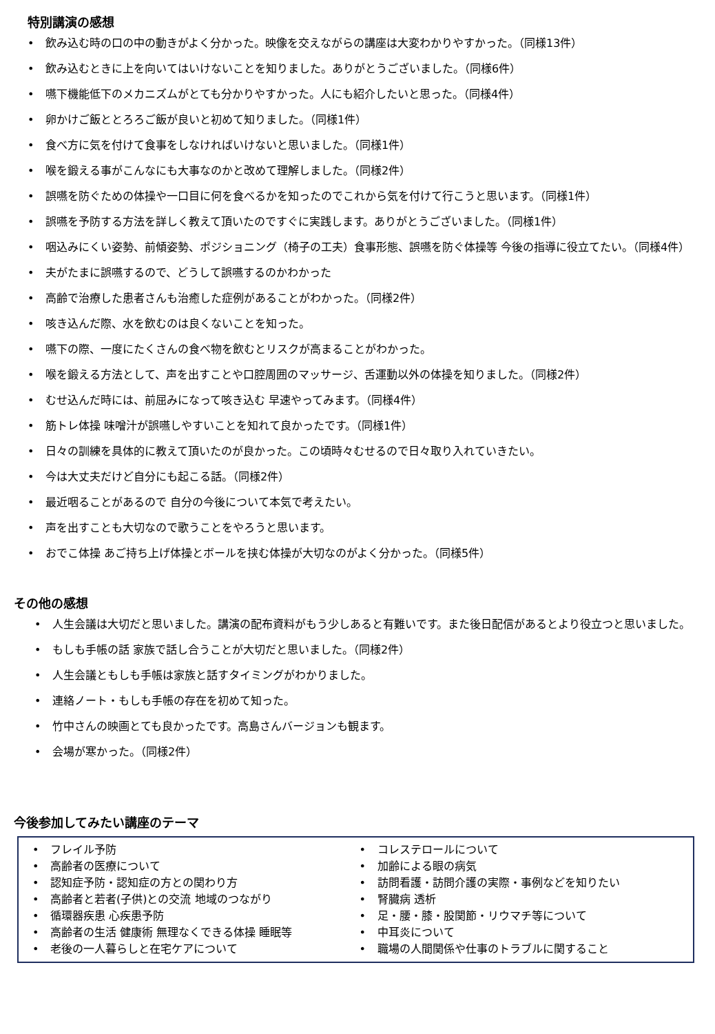特別講演の感想
• 飲み込む時の口の中の動きがよく分かった。映像を交えながらの講座は大変わかりやすかった。（同様13件）
• 飲み込むときに上を向いてはいけないことを知りました。ありがとうございました。（同様6件）
• 嚥下機能低下のメカニズムがとても分かりやすかった。人にも紹介したいと思った。（同様4件）
• 卵かけご飯ととろろご飯が良いと初めて知りました。（同様1件）
• 食べ方に気を付けて食事をしなければいけないと思いました。（同様1件）
• 喉を鍛える事がこんなにも大事なのかと改めて理解しました。（同様2件）
• 誤嚥を防ぐための体操や一口目に何を食べるかを知ったのでこれから気を付けて行こうと思います。（同様1件）
• 誤嚥を予防する方法を詳しく教えて頂いたのですぐに実践します。ありがとうございました。（同様1件）
• 咽込みにくい姿勢、前傾姿勢、ポジショニング（椅子の工夫）食事形態、誤嚥を防ぐ体操等 今後の指導に役立てたい。（同様4件）
• 夫がたまに誤嚥するので、どうして誤嚥するのかわかった
• 高齢で治療した患者さんも治癒した症例があることがわかった。（同様2件）
• 咳き込んだ際、水を飲むのは良くないことを知った。
• 嚥下の際、一度にたくさんの食べ物を飲むとリスクが高まることがわかった。
• 喉を鍛える方法として、声を出すことや口腔周囲のマッサージ、舌運動以外の体操を知りました。（同様2件）
• むせ込んだ時には、前屈みになって咳き込む 早速やってみます。（同様4件）
• 筋トレ体操 味噌汁が誤嚥しやすいことを知れて良かったです。（同様1件）
• 日々の訓練を具体的に教えて頂いたのが良かった。この頃時々むせるので日々取り入れていきたい。
• 今は大丈夫だけど自分にも起こる話。（同様2件）
• 最近咽ることがあるので 自分の今後について本気で考えたい。
• 声を出すことも大切なので歌うことをやろうと思います。
• おでこ体操 あご持ち上げ体操とボールを挟む体操が大切なのがよく分かった。（同様5件）
その他の感想
• 人生会議は大切だと思いました。講演の配布資料がもう少しあると有難いです。また後日配信があるとより役立つと思いました。
• もしも手帳の話 家族で話し合うことが大切だと思いました。（同様2件）
• 人生会議ともしも手帳は家族と話すタイミングがわかりました。
• 連絡ノート・もしも手帳の存在を初めて知った。
• 竹中さんの映画とても良かったです。高島さんバージョンも観ます。
• 会場が寒かった。（同様2件）
今後参加してみたい講座のテーマ
• フレイル予防
• 高齢者の医療について
• 認知症予防・認知症の方との関わり方
• 高齢者と若者(子供)との交流 地域のつながり
• 循環器疾患 心疾患予防
• 高齢者の生活 健康術 無理なくできる体操 睡眠等
• 老後の一人暮らしと在宅ケアについて
• コレステロールについて
• 加齢による眼の病気
• 訪問看護・訪問介護の実際・事例などを知りたい
• 腎臓病 透析
• 足・腰・膝・股関節・リウマチ等について
• 中耳炎について
• 職場の人間関係や仕事のトラブルに関すること